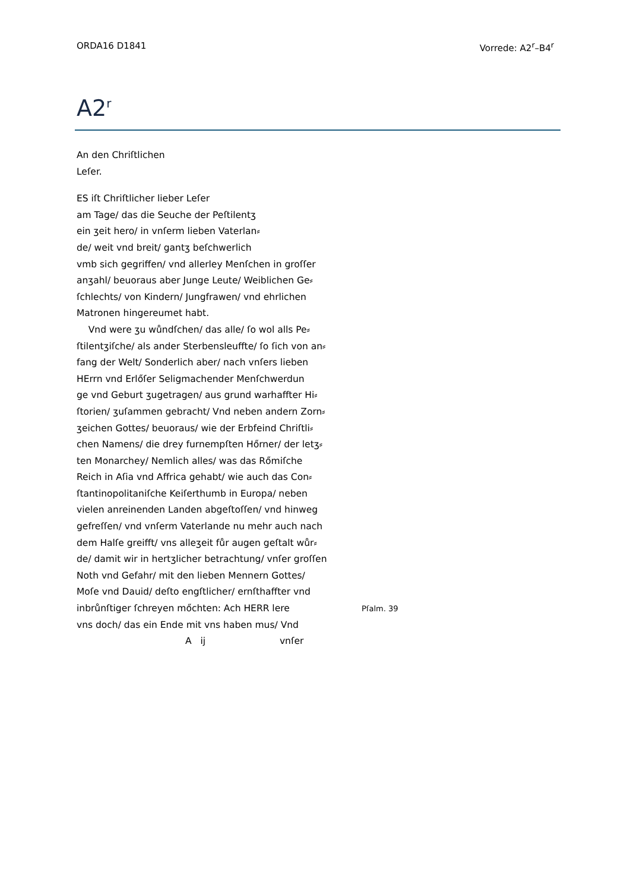ORDA16 D1841 Vorrede: A2<sup>r</sup>–B4<sup>r</sup>
A2<sup>r</sup>
An den Chriſtlichen
Leſer.
ES iſt Chriſtlicher lieber Leſer
am Tage/ das die Seuche der Peſtilentʒ
ein ʒeit hero/ in vnſerm lieben Vaterlan⸗
de/ weit vnd breit/ gantʒ beſchwerlich
vmb sich gegriffen/ vnd allerley Menſchen in groſſer
anʒahl/ beuoraus aber Junge Leute/ Weiblichen Ge⸗
ſchlechts/ von Kindern/ Jungfrawen/ vnd ehrlichen
Matronen hingereumet habt.
Vnd were ʒu wůndſchen/ das alle/ ſo wol alls Pe⸗
ſtilentʒiſche/ als ander Sterbensleuffte/ ſo ſich von an⸗
fang der Welt/ Sonderlich aber/ nach vnſers lieben
HErrn vnd Erlőſer Seligmachender Menſchwerdun
ge vnd Geburt ʒugetragen/ aus grund warhaffter Hi⸗
ſtorien/ ʒuſammen gebracht/ Vnd neben andern Zorn⸗
ʒeichen Gottes/ beuoraus/ wie der Erbfeind Chriſtli⸗
chen Namens/ die drey furnempſten Hőrner/ der letʒ⸗
ten Monarchey/ Nemlich alles/ was das Rőmiſche
Reich in Aſia vnd Affrica gehabt/ wie auch das Con⸗
ſtantinopolitaniſche Keiſerthumb in Europa/ neben
vielen anreinenden Landen abgeſtoſſen/ vnd hinweg
gefreſſen/ vnd vnſerm Vaterlande nu mehr auch nach
dem Halſe greifft/ vns alleʒeit fůr augen geſtalt wůr⸗
de/ damit wir in hertʒlicher betrachtung/ vnſer groſſen
Noth vnd Gefahr/ mit den lieben Mennern Gottes/
Moſe vnd Dauid/ deſto engſtlicher/ ernſthaffter vnd
inbrůnſtiger ſchreyen mőchten: Ach HERR lere Pſalm. 39
vns doch/ das ein Ende mit vns haben mus/ Vnd
A ij vnſer